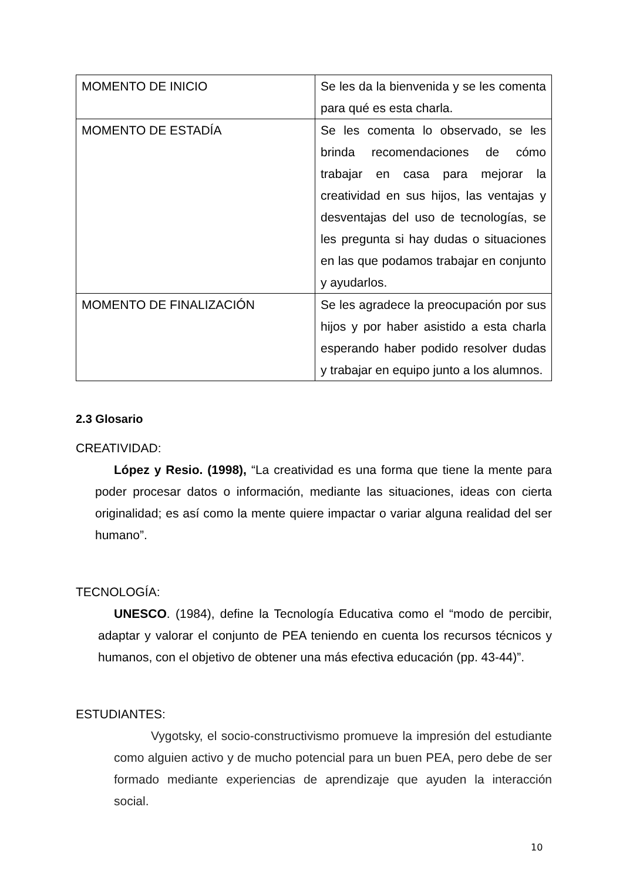| MOMENTO DE INICIO | Se les da la bienvenida y se les comenta para qué es esta charla. |
| MOMENTO DE ESTADÍA | Se les comenta lo observado, se les brinda recomendaciones de cómo trabajar en casa para mejorar la creatividad en sus hijos, las ventajas y desventajas del uso de tecnologías, se les pregunta si hay dudas o situaciones en las que podamos trabajar en conjunto y ayudarlos. |
| MOMENTO DE FINALIZACIÓN | Se les agradece la preocupación por sus hijos y por haber asistido a esta charla esperando haber podido resolver dudas y trabajar en equipo junto a los alumnos. |
2.3 Glosario
CREATIVIDAD:
López y Resio. (1998), “La creatividad es una forma que tiene la mente para poder procesar datos o información, mediante las situaciones, ideas con cierta originalidad; es así como la mente quiere impactar o variar alguna realidad del ser humano”.
TECNOLOGÍA:
UNESCO. (1984), define la Tecnología Educativa como el “modo de percibir, adaptar y valorar el conjunto de PEA teniendo en cuenta los recursos técnicos y humanos, con el objetivo de obtener una más efectiva educación (pp. 43-44)”.
ESTUDIANTES:
Vygotsky, el socio-constructivismo promueve la impresión del estudiante como alguien activo y de mucho potencial para un buen PEA, pero debe de ser formado mediante experiencias de aprendizaje que ayuden la interacción social.
10